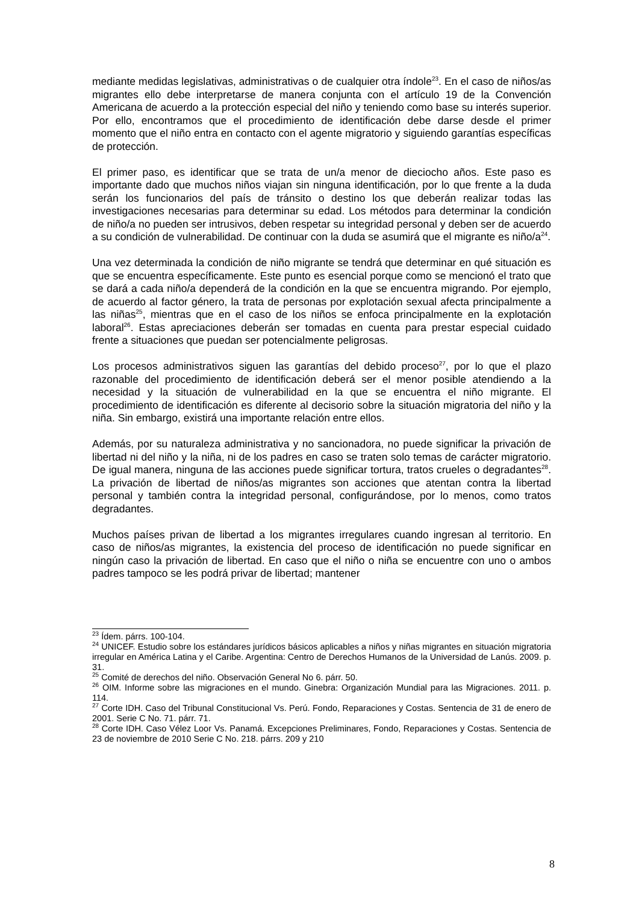mediante medidas legislativas, administrativas o de cualquier otra índole<sup>23</sup>. En el caso de niños/as migrantes ello debe interpretarse de manera conjunta con el artículo 19 de la Convención Americana de acuerdo a la protección especial del niño y teniendo como base su interés superior. Por ello, encontramos que el procedimiento de identificación debe darse desde el primer momento que el niño entra en contacto con el agente migratorio y siguiendo garantías específicas de protección.
El primer paso, es identificar que se trata de un/a menor de dieciocho años. Este paso es importante dado que muchos niños viajan sin ninguna identificación, por lo que frente a la duda serán los funcionarios del país de tránsito o destino los que deberán realizar todas las investigaciones necesarias para determinar su edad. Los métodos para determinar la condición de niño/a no pueden ser intrusivos, deben respetar su integridad personal y deben ser de acuerdo a su condición de vulnerabilidad. De continuar con la duda se asumirá que el migrante es niño/a<sup>24</sup>.
Una vez determinada la condición de niño migrante se tendrá que determinar en qué situación es que se encuentra específicamente. Este punto es esencial porque como se mencionó el trato que se dará a cada niño/a dependerá de la condición en la que se encuentra migrando. Por ejemplo, de acuerdo al factor género, la trata de personas por explotación sexual afecta principalmente a las niñas<sup>25</sup>, mientras que en el caso de los niños se enfoca principalmente en la explotación laboral<sup>26</sup>. Estas apreciaciones deberán ser tomadas en cuenta para prestar especial cuidado frente a situaciones que puedan ser potencialmente peligrosas.
Los procesos administrativos siguen las garantías del debido proceso<sup>27</sup>, por lo que el plazo razonable del procedimiento de identificación deberá ser el menor posible atendiendo a la necesidad y la situación de vulnerabilidad en la que se encuentra el niño migrante. El procedimiento de identificación es diferente al decisorio sobre la situación migratoria del niño y la niña. Sin embargo, existirá una importante relación entre ellos.
Además, por su naturaleza administrativa y no sancionadora, no puede significar la privación de libertad ni del niño y la niña, ni de los padres en caso se traten solo temas de carácter migratorio. De igual manera, ninguna de las acciones puede significar tortura, tratos crueles o degradantes<sup>28</sup>. La privación de libertad de niños/as migrantes son acciones que atentan contra la libertad personal y también contra la integridad personal, configurándose, por lo menos, como tratos degradantes.
Muchos países privan de libertad a los migrantes irregulares cuando ingresan al territorio. En caso de niños/as migrantes, la existencia del proceso de identificación no puede significar en ningún caso la privación de libertad. En caso que el niño o niña se encuentre con uno o ambos padres tampoco se les podrá privar de libertad; mantener
<sup>23</sup> Ídem. párrs. 100-104.
<sup>24</sup> UNICEF. Estudio sobre los estándares jurídicos básicos aplicables a niños y niñas migrantes en situación migratoria irregular en América Latina y el Caribe. Argentina: Centro de Derechos Humanos de la Universidad de Lanús. 2009. p. 31.
<sup>25</sup> Comité de derechos del niño. Observación General No 6. párr. 50.
<sup>26</sup> OIM. Informe sobre las migraciones en el mundo. Ginebra: Organización Mundial para las Migraciones. 2011. p. 114.
<sup>27</sup> Corte IDH. Caso del Tribunal Constitucional Vs. Perú. Fondo, Reparaciones y Costas. Sentencia de 31 de enero de 2001. Serie C No. 71. párr. 71.
<sup>28</sup> Corte IDH. Caso Vélez Loor Vs. Panamá. Excepciones Preliminares, Fondo, Reparaciones y Costas. Sentencia de 23 de noviembre de 2010 Serie C No. 218. párrs. 209 y 210
8